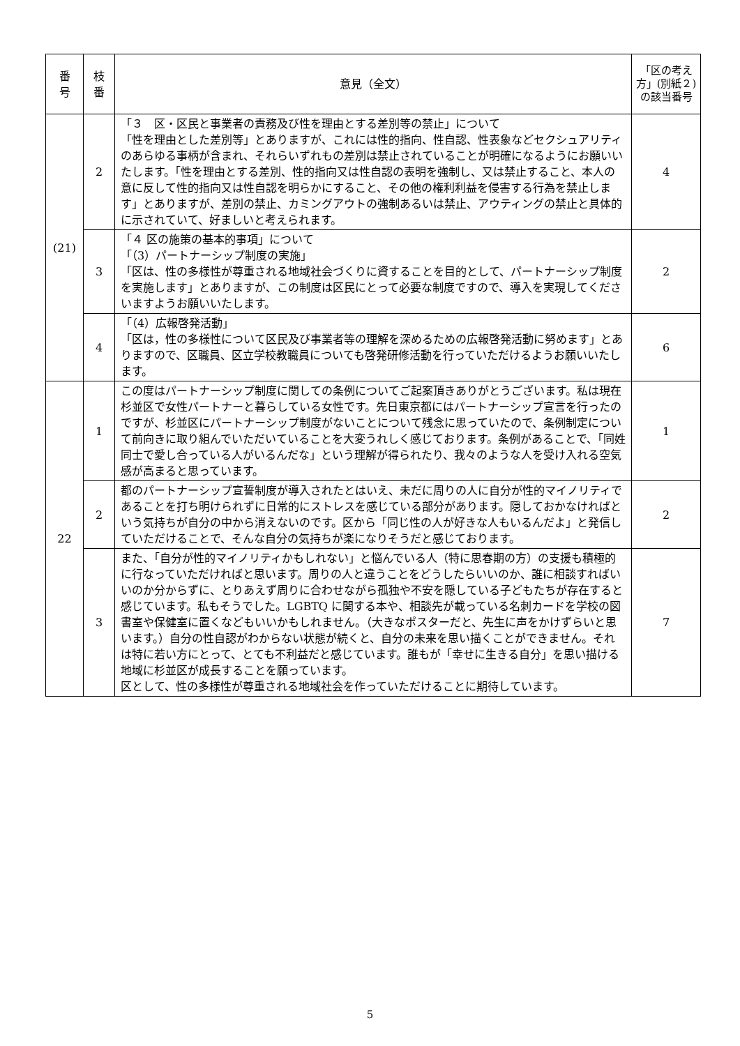| 番 号 | 枝 番 | 意見（全文） | 「区の考え方」(別紙２)の該当番号 |
| --- | --- | --- | --- |
| (21) | 2 | 「３ 区・区民と事業者の責務及び性を理由とする差別等の禁止」について 「性を理由とした差別等」とありますが、これには性的指向、性自認、性表象などセクシュアリティのあらゆる事柄が含まれ、それらいずれもの差別は禁止されていることが明確になるようにお願いいたします。「性を理由とする差別、性的指向又は性自認の表明を強制し、又は禁止すること、本人の意に反して性的指向又は性自認を明らかにすること、その他の権利利益を侵害する行為を禁止します」とありますが、差別の禁止、カミングアウトの強制あるいは禁止、アウティングの禁止と具体的に示されていて、好ましいと考えられます。 | 4 |
| | 3 | 「４ 区の施策の基本的事項」について 「（3）パートナーシップ制度の実施」 「区は、性の多様性が尊重される地域社会づくりに資することを目的として、パートナーシップ制度を実施します」とありますが、この制度は区民にとって必要な制度ですので、導入を実現してくださいますようお願いいたします。 | 2 |
| | 4 | 「（4）広報啓発活動」 「区は，性の多様性について区民及び事業者等の理解を深めるための広報啓発活動に努めます」とありますので、区職員、区立学校教職員についても啓発研修活動を行っていただけるようお願いいたします。 | 6 |
| 22 | 1 | この度はパートナーシップ制度に関しての条例についてご起案頂きありがとうございます。私は現在杉並区で女性パートナーと暮らしている女性です。先日東京都にはパートナーシップ宣言を行ったのですが、杉並区にパートナーシップ制度がないことについて残念に思っていたので、条例制定について前向きに取り組んでいただいていることを大変うれしく感じております。条例があることで、「同姓同士で愛し合っている人がいるんだな」という理解が得られたり、我々のような人を受け入れる空気感が高まると思っています。 | 1 |
| | 2 | 都のパートナーシップ宣誓制度が導入されたとはいえ、未だに周りの人に自分が性的マイノリティであることを打ち明けられずに日常的にストレスを感じている部分があります。隠しておかなければという気持ちが自分の中から消えないのです。区から「同じ性の人が好きな人もいるんだよ」と発信していただけることで、そんな自分の気持ちが楽になりそうだと感じております。 | 2 |
| | 3 | また、「自分が性的マイノリティかもしれない」と悩んでいる人（特に思春期の方）の支援も積極的に行なっていただければと思います。周りの人と違うことをどうしたらいいのか、誰に相談すればいいのか分からずに、とりあえず周りに合わせながら孤独や不安を隠している子どもたちが存在すると感じています。私もそうでした。LGBTQ に関する本や、相談先が載っている名刺カードを学校の図書室や保健室に置くなどもいいかもしれません。（大きなポスターだと、先生に声をかけずらいと思います。）自分の性自認がわからない状態が続くと、自分の未来を思い描くことができません。それは特に若い方にとって、とても不利益だと感じています。誰もが「幸せに生きる自分」を思い描ける地域に杉並区が成長することを願っています。 区として、性の多様性が尊重される地域社会を作っていただけることに期待しています。 | 7 |
5